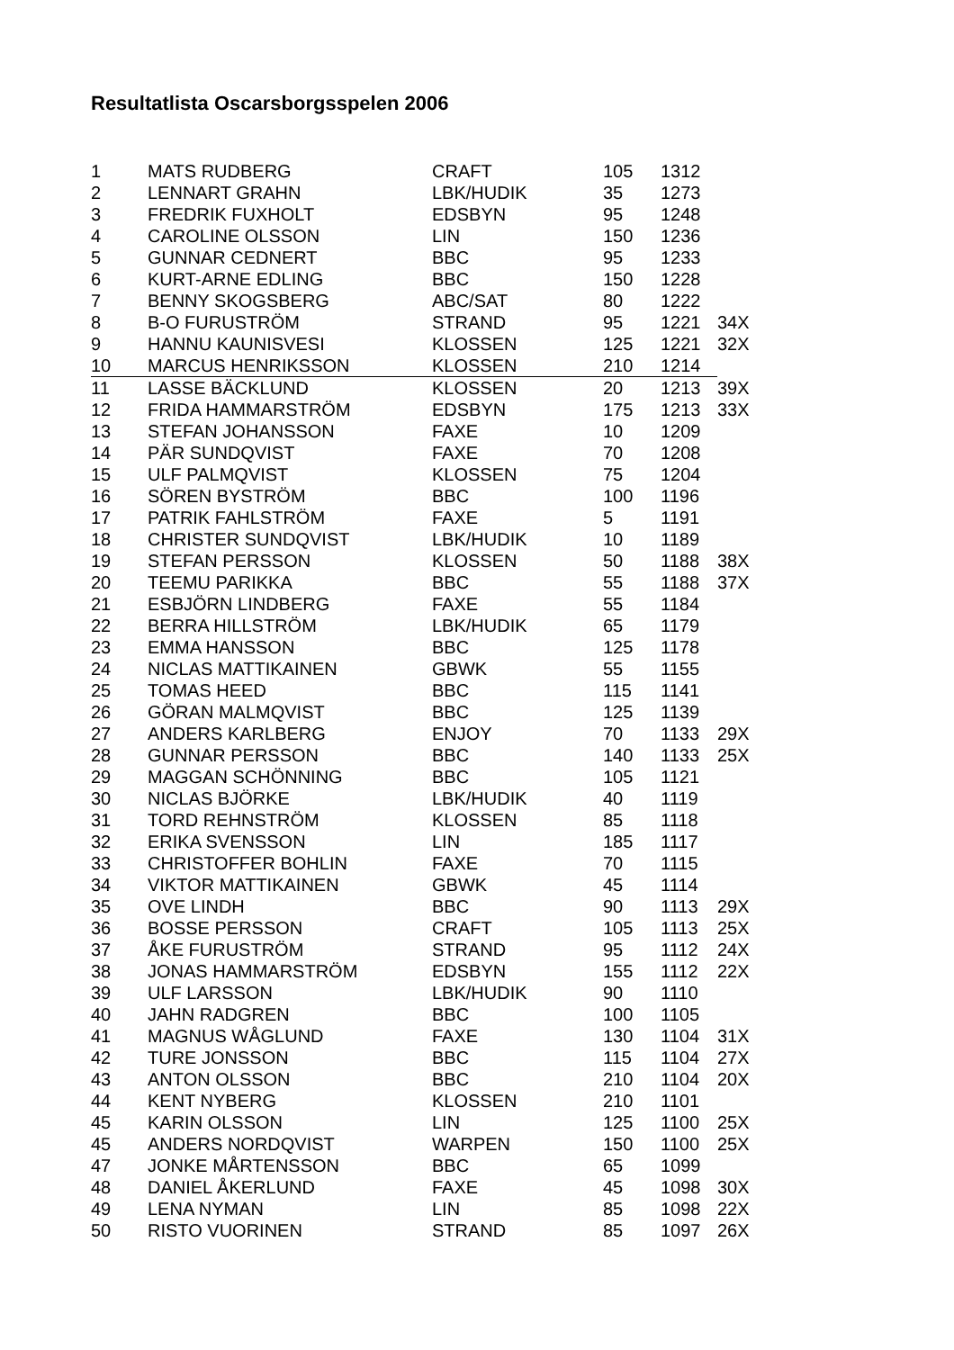Resultatlista Oscarsborgsspelen 2006
| 1 | MATS RUDBERG | CRAFT | 105 | 1312 | |
| 2 | LENNART GRAHN | LBK/HUDIK | 35 | 1273 | |
| 3 | FREDRIK FUXHOLT | EDSBYN | 95 | 1248 | |
| 4 | CAROLINE OLSSON | LIN | 150 | 1236 | |
| 5 | GUNNAR CEDNERT | BBC | 95 | 1233 | |
| 6 | KURT-ARNE EDLING | BBC | 150 | 1228 | |
| 7 | BENNY SKOGSBERG | ABC/SAT | 80 | 1222 | |
| 8 | B-O FURUSTRÖM | STRAND | 95 | 1221 | 34X |
| 9 | HANNU KAUNISVESI | KLOSSEN | 125 | 1221 | 32X |
| 10 | MARCUS HENRIKSSON | KLOSSEN | 210 | 1214 | |
| 11 | LASSE BÄCKLUND | KLOSSEN | 20 | 1213 | 39X |
| 12 | FRIDA HAMMARSTRÖM | EDSBYN | 175 | 1213 | 33X |
| 13 | STEFAN JOHANSSON | FAXE | 10 | 1209 | |
| 14 | PÄR SUNDQVIST | FAXE | 70 | 1208 | |
| 15 | ULF PALMQVIST | KLOSSEN | 75 | 1204 | |
| 16 | SÖREN BYSTRÖM | BBC | 100 | 1196 | |
| 17 | PATRIK FAHLSTRÖM | FAXE | 5 | 1191 | |
| 18 | CHRISTER SUNDQVIST | LBK/HUDIK | 10 | 1189 | |
| 19 | STEFAN PERSSON | KLOSSEN | 50 | 1188 | 38X |
| 20 | TEEMU PARIKKA | BBC | 55 | 1188 | 37X |
| 21 | ESBJÖRN LINDBERG | FAXE | 55 | 1184 | |
| 22 | BERRA HILLSTRÖM | LBK/HUDIK | 65 | 1179 | |
| 23 | EMMA HANSSON | BBC | 125 | 1178 | |
| 24 | NICLAS MATTIKAINEN | GBWK | 55 | 1155 | |
| 25 | TOMAS HEED | BBC | 115 | 1141 | |
| 26 | GÖRAN MALMQVIST | BBC | 125 | 1139 | |
| 27 | ANDERS KARLBERG | ENJOY | 70 | 1133 | 29X |
| 28 | GUNNAR PERSSON | BBC | 140 | 1133 | 25X |
| 29 | MAGGAN SCHÖNNING | BBC | 105 | 1121 | |
| 30 | NICLAS BJÖRKE | LBK/HUDIK | 40 | 1119 | |
| 31 | TORD REHNSTRÖM | KLOSSEN | 85 | 1118 | |
| 32 | ERIKA SVENSSON | LIN | 185 | 1117 | |
| 33 | CHRISTOFFER BOHLIN | FAXE | 70 | 1115 | |
| 34 | VIKTOR MATTIKAINEN | GBWK | 45 | 1114 | |
| 35 | OVE LINDH | BBC | 90 | 1113 | 29X |
| 36 | BOSSE PERSSON | CRAFT | 105 | 1113 | 25X |
| 37 | ÅKE FURUSTRÖM | STRAND | 95 | 1112 | 24X |
| 38 | JONAS HAMMARSTRÖM | EDSBYN | 155 | 1112 | 22X |
| 39 | ULF LARSSON | LBK/HUDIK | 90 | 1110 | |
| 40 | JAHN RADGREN | BBC | 100 | 1105 | |
| 41 | MAGNUS WÅGLUND | FAXE | 130 | 1104 | 31X |
| 42 | TURE JONSSON | BBC | 115 | 1104 | 27X |
| 43 | ANTON OLSSON | BBC | 210 | 1104 | 20X |
| 44 | KENT NYBERG | KLOSSEN | 210 | 1101 | |
| 45 | KARIN OLSSON | LIN | 125 | 1100 | 25X |
| 45 | ANDERS NORDQVIST | WARPEN | 150 | 1100 | 25X |
| 47 | JONKE MÅRTENSSON | BBC | 65 | 1099 | |
| 48 | DANIEL ÅKERLUND | FAXE | 45 | 1098 | 30X |
| 49 | LENA NYMAN | LIN | 85 | 1098 | 22X |
| 50 | RISTO VUORINEN | STRAND | 85 | 1097 | 26X |